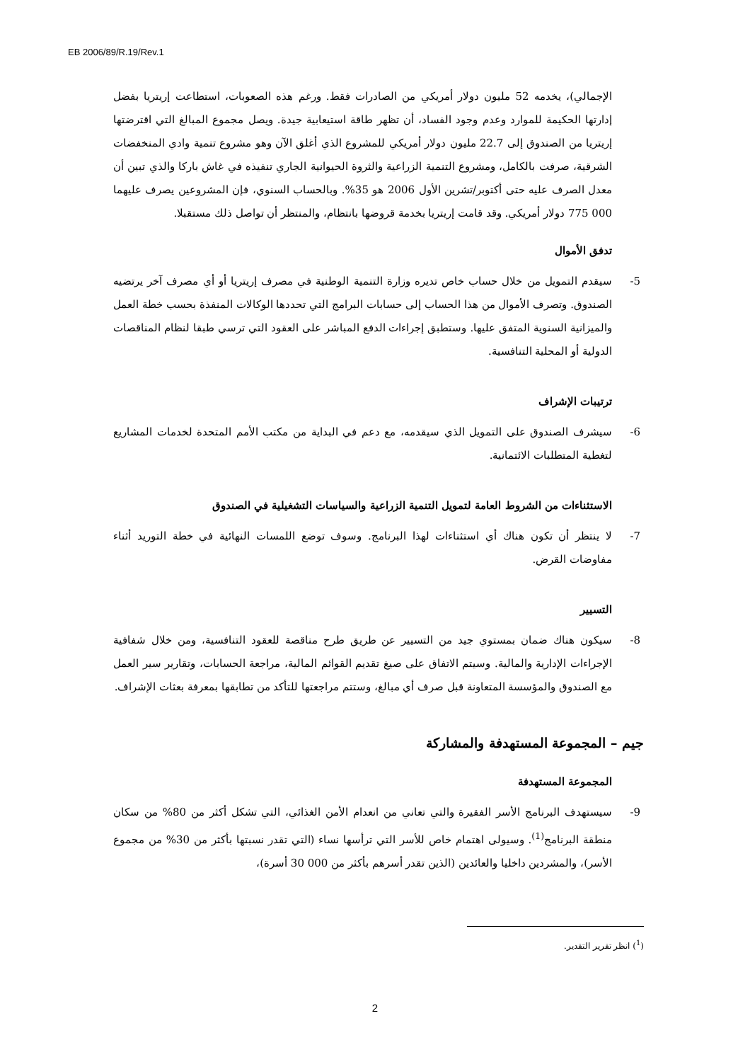EB 2006/89/R.19/Rev.1
الإجمالي)، يخدمه 52 مليون دولار أمريكي من الصادرات فقط. ورغم هذه الصعوبات، استطاعت إريتريا بفضل إدارتها الحكيمة للموارد وعدم وجود الفساد، أن تظهر طاقة استيعابية جيدة. ويصل مجموع المبالغ التي اقترضتها إريتريا من الصندوق إلى 22.7 مليون دولار أمريكي للمشروع الذي أغلق الآن وهو مشروع تنمية وادي المنخفضات الشرقية، صرفت بالكامل، ومشروع التنمية الزراعية والثروة الحيوانية الجاري تنفيذه في غاش باركا والذي تبين أن معدل الصرف عليه حتى أكتوبر/تشرين الأول 2006 هو 35%. وبالحساب السنوي، فإن المشروعين يصرف عليهما 000 775 دولار أمريكي. وقد قامت إريتريا بخدمة قروضها بانتظام، والمنتظر أن تواصل ذلك مستقبلا.
تدفق الأموال
5- سيقدم التمويل من خلال حساب خاص تديره وزارة التنمية الوطنية في مصرف إريتريا أو أي مصرف آخر يرتضيه الصندوق. وتصرف الأموال من هذا الحساب إلى حسابات البرامج التي تحددها الوكالات المنفذة بحسب خطة العمل والميزانية السنوية المتفق عليها. وستطبق إجراءات الدفع المباشر على العقود التي ترسي طبقا لنظام المناقصات الدولية أو المحلية التنافسية.
ترتيبات الإشراف
6- سيشرف الصندوق على التمويل الذي سيقدمه، مع دعم في البداية من مكتب الأمم المتحدة لخدمات المشاريع لتغطية المتطلبات الائتمانية.
الاستثناءات من الشروط العامة لتمويل التنمية الزراعية والسياسات التشغيلية في الصندوق
7- لا ينتظر أن تكون هناك أي استثناءات لهذا البرنامج. وسوف توضع اللمسات النهائية في خطة التوريد أثناء مفاوضات القرض.
التسيير
8- سيكون هناك ضمان بمستوي جيد من التسيير عن طريق طرح مناقصة للعقود التنافسية، ومن خلال شفافية الإجراءات الإدارية والمالية. وسيتم الاتفاق على صيغ تقديم القوائم المالية، مراجعة الحسابات، وتقارير سير العمل مع الصندوق والمؤسسة المتعاونة قبل صرف أي مبالغ، وستتم مراجعتها للتأكد من تطابقها بمعرفة بعثات الإشراف.
جيم – المجموعة المستهدفة والمشاركة
المجموعة المستهدفة
9- سيستهدف البرنامج الأسر الفقيرة والتي تعاني من انعدام الأمن الغذائي، التي تشكل أكثر من 80% من سكان منطقة البرنامج<sup>(1)</sup>. وسيولى اهتمام خاص للأسر التي ترأسها نساء (التي تقدر نسبتها بأكثر من 30% من مجموع الأسر)، والمشردين داخليا والعائدين (الذين تقدر أسرهم بأكثر من 000 30 أسرة)،
(<sup>1</sup>) انظر تقرير التقدير.
2